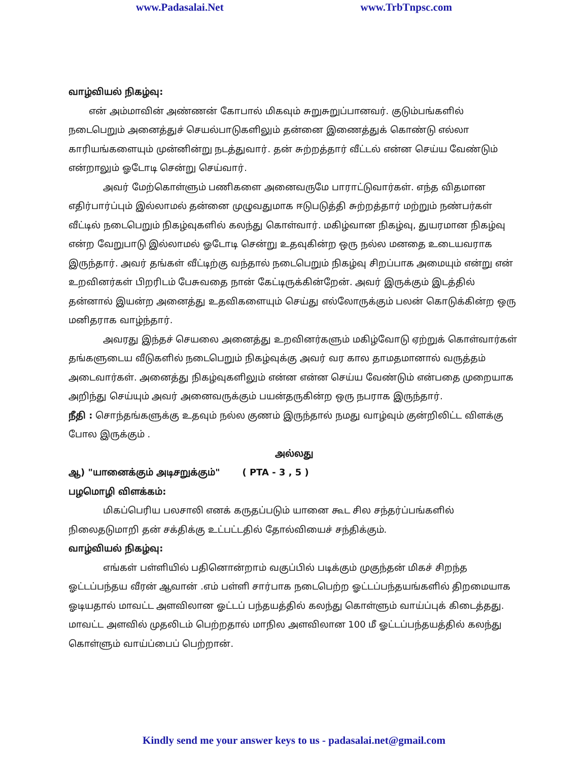www.Padasalai.Net www.TrbTnpsc.com
வாழ்வியல் நிகழ்வு:
என் அம்மாவின் அண்ணன் கோபால் மிகவும் சுறுசுறுப்பானவர். குடும்பங்களில் நடைபெறும் அனைத்துச் செயல்பாடுகளிலும் தன்னை இணைத்துக் கொண்டு எல்லா காரியங்களையும் முன்னின்று நடத்துவார். தன் சுற்றத்தார் வீட்டல் என்ன செய்ய வேண்டும் என்றாலும் ஓடோடி சென்று செய்வார்.
அவர் மேற்கொள்ளும் பணிகளை அனைவருமே பாராட்டுவார்கள். எந்த விதமான எதிர்பார்ப்பும் இல்லாமல் தன்னை முழுவதுமாக ஈடுபடுத்தி சுற்றத்தார் மற்றும் நண்பர்கள் வீட்டில் நடைபெறும் நிகழ்வுகளில் கலந்து கொள்வார். மகிழ்வான நிகழ்வு, துயரமான நிகழ்வு என்ற வேறுபாடு இல்லாமல் ஓடோடி சென்று உதவுகின்ற ஒரு நல்ல மனதை உடையவராக இருந்தார். அவர் தங்கள் வீட்டிற்கு வந்தால் நடைபெறும் நிகழ்வு சிறப்பாக அமையும் என்று என் உறவினர்கள் பிறரிடம் பேசுவதை நான் கேட்டிருக்கின்றேன். அவர் இருக்கும் இடத்தில் தன்னால் இயன்ற அனைத்து உதவிகளையும் செய்து எல்லோருக்கும் பலன் கொடுக்கின்ற ஒரு மனிதராக வாழ்ந்தார்.
அவரது இந்தச் செயலை அனைத்து உறவினர்களும் மகிழ்வோடு ஏற்றுக் கொள்வார்கள் தங்களுடைய வீடுகளில் நடைபெறும் நிகழ்வுக்கு அவர் வர கால தாமதமானால் வருத்தம் அடைவார்கள். அனைத்து நிகழ்வுகளிலும் என்ன என்ன செய்ய வேண்டும் என்பதை முறையாக அறிந்து செய்யும் அவர் அனைவருக்கும் பயன்தருகின்ற ஒரு நபராக இருந்தார்.
நீதி : சொந்தங்களுக்கு உதவும் நல்ல குணம் இருந்தால் நமது வாழ்வும் குன்றிலிட்ட விளக்கு போல இருக்கும் .
அல்லது
ஆ) "யானைக்கும் அடிசறுக்கும்" ( PTA - 3 , 5 )
பழமொழி விளக்கம்:
மிகப்பெரிய பலசாலி எனக் கருதப்படும் யானை கூட சில சந்தர்ப்பங்களில் நிலைதடுமாறி தன் சக்திக்கு உட்பட்டதில் தோல்வியைச் சந்திக்கும்.
வாழ்வியல் நிகழ்வு:
எங்கள் பள்ளியில் பதினொன்றாம் வகுப்பில் படிக்கும் முகுந்தன் மிகச் சிறந்த ஓட்டப்பந்தய வீரன் ஆவான் .எம் பள்ளி சார்பாக நடைபெற்ற ஓட்டப்பந்தயங்களில் திறமையாக ஓடியதால் மாவட்ட அளவிலான ஓட்டப் பந்தயத்தில் கலந்து கொள்ளும் வாய்ப்புக் கிடைத்தது. மாவட்ட அளவில் முதலிடம் பெற்றதால் மாநில அளவிலான 100 மீ ஓட்டப்பந்தயத்தில் கலந்து கொள்ளும் வாய்ப்பைப் பெற்றான்.
Kindly send me your answer keys to us - padasalai.net@gmail.com